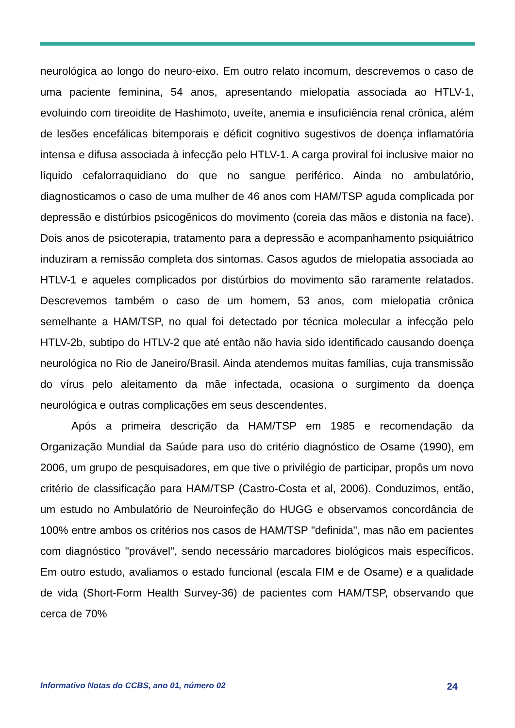neurológica ao longo do neuro-eixo. Em outro relato incomum, descrevemos o caso de uma paciente feminina, 54 anos, apresentando mielopatia associada ao HTLV-1, evoluindo com tireoidite de Hashimoto, uveíte, anemia e insuficiência renal crônica, além de lesões encefálicas bitemporais e déficit cognitivo sugestivos de doença inflamatória intensa e difusa associada à infecção pelo HTLV-1. A carga proviral foi inclusive maior no líquido cefalorraquidiano do que no sangue periférico. Ainda no ambulatório, diagnosticamos o caso de uma mulher de 46 anos com HAM/TSP aguda complicada por depressão e distúrbios psicogênicos do movimento (coreia das mãos e distonia na face). Dois anos de psicoterapia, tratamento para a depressão e acompanhamento psiquiátrico induziram a remissão completa dos sintomas. Casos agudos de mielopatia associada ao HTLV-1 e aqueles complicados por distúrbios do movimento são raramente relatados. Descrevemos também o caso de um homem, 53 anos, com mielopatia crônica semelhante a HAM/TSP, no qual foi detectado por técnica molecular a infecção pelo HTLV-2b, subtipo do HTLV-2 que até então não havia sido identificado causando doença neurológica no Rio de Janeiro/Brasil. Ainda atendemos muitas famílias, cuja transmissão do vírus pelo aleitamento da mãe infectada, ocasiona o surgimento da doença neurológica e outras complicações em seus descendentes.
Após a primeira descrição da HAM/TSP em 1985 e recomendação da Organização Mundial da Saúde para uso do critério diagnóstico de Osame (1990), em 2006, um grupo de pesquisadores, em que tive o privilégio de participar, propôs um novo critério de classificação para HAM/TSP (Castro-Costa et al, 2006). Conduzimos, então, um estudo no Ambulatório de Neuroinfeção do HUGG e observamos concordância de 100% entre ambos os critérios nos casos de HAM/TSP "definida", mas não em pacientes com diagnóstico "provável", sendo necessário marcadores biológicos mais específicos. Em outro estudo, avaliamos o estado funcional (escala FIM e de Osame) e a qualidade de vida (Short-Form Health Survey-36) de pacientes com HAM/TSP, observando que cerca de 70%
Informativo Notas do CCBS, ano 01, número 02 24